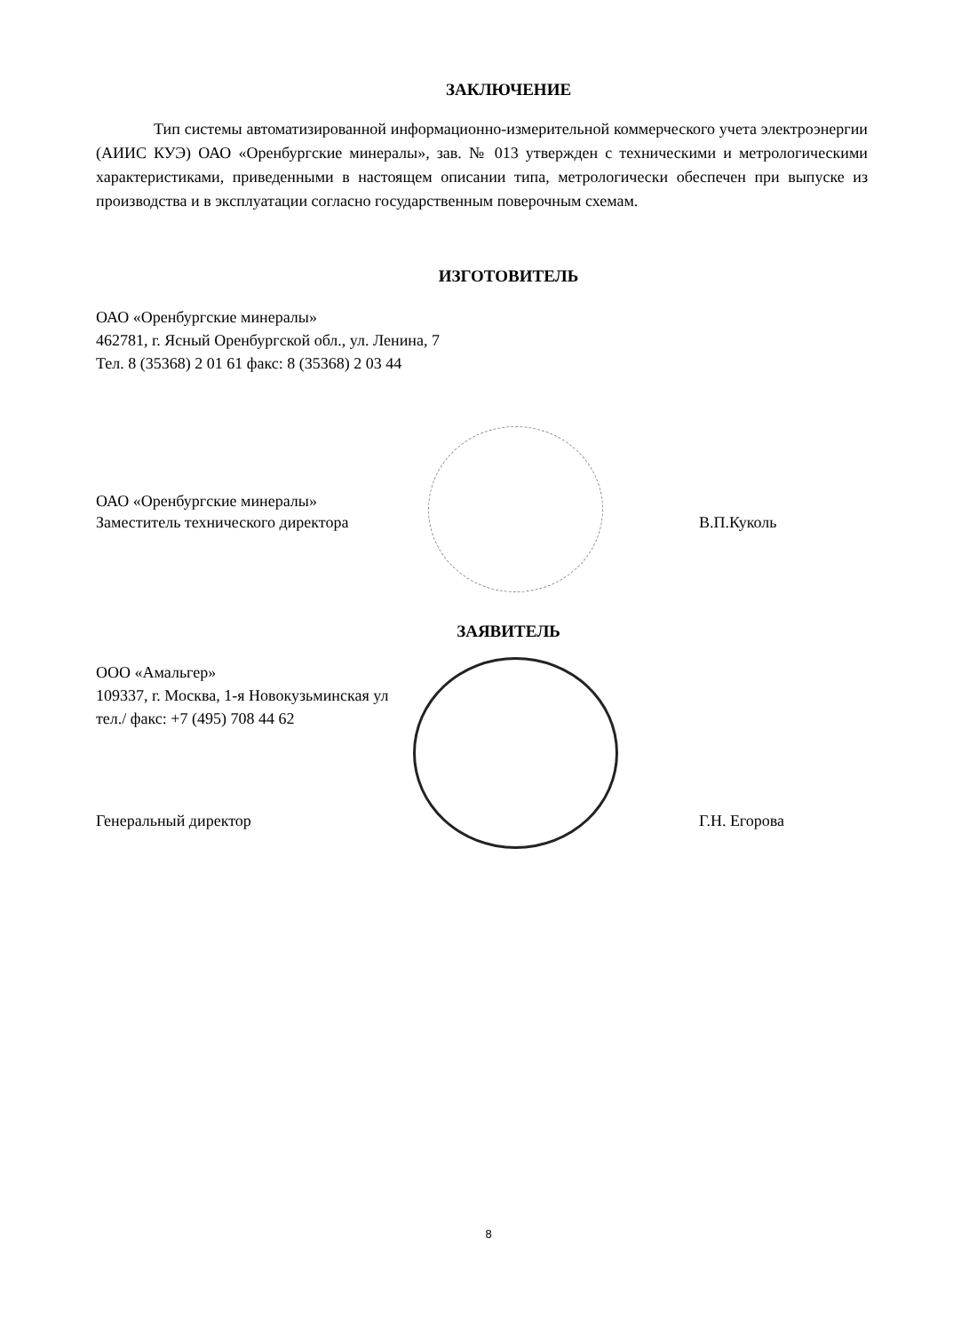ЗАКЛЮЧЕНИЕ
Тип системы автоматизированной информационно-измерительной коммерческого учета электроэнергии (АИИС КУЭ) ОАО «Оренбургские минералы», зав. № 013 утвержден с техническими и метрологическими характеристиками, приведенными в настоящем описании типа, метрологически обеспечен при выпуске из производства и в эксплуатации согласно государственным поверочным схемам.
ИЗГОТОВИТЕЛЬ
ОАО «Оренбургские минералы»
462781, г. Ясный Оренбургской обл., ул. Ленина, 7
Тел. 8 (35368) 2 01 61 факс: 8 (35368) 2 03 44
ОАО «Оренбургские минералы»
Заместитель технического директора
В.П.Куколь
ЗАЯВИТЕЛЬ
ООО «Амальгер»
109337, г. Москва, 1-я Новокузьминская ул
тел./ факс: +7 (495) 708 44 62
Генеральный директор
Г.Н. Егорова
8